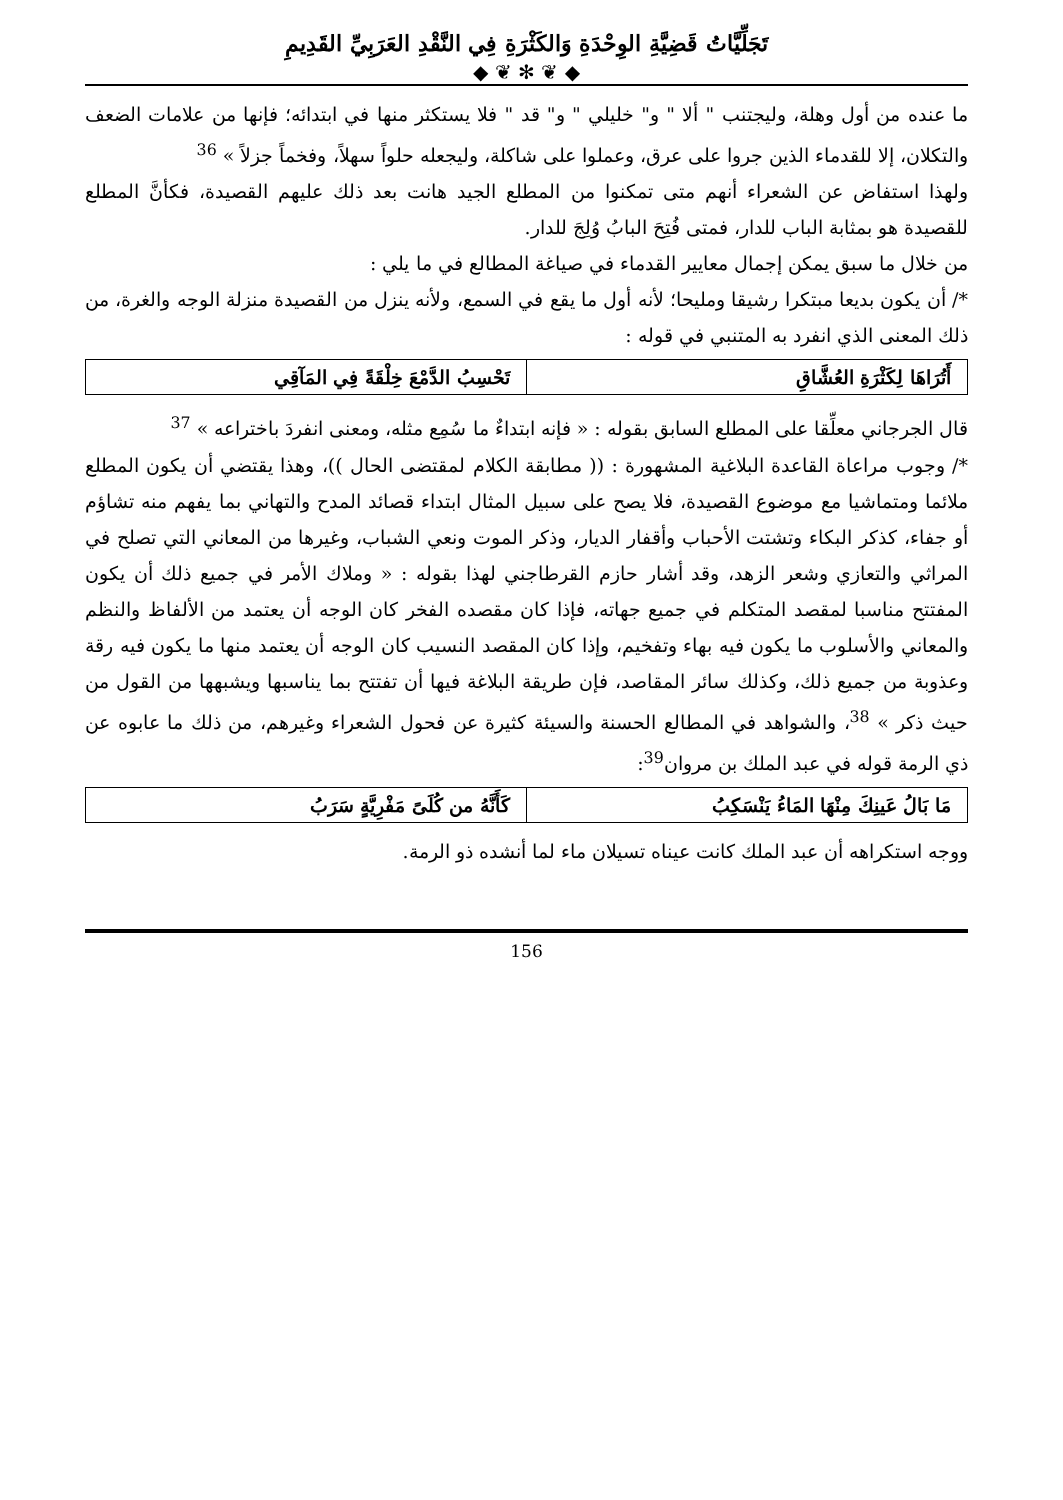تَجَلِّيَّاتُ قَضِيَّةِ الوِحْدَةِ وَالكَثْرَةِ فِي النَّقْدِ العَرَبِيِّ القَدِيمِ
◆ ❦ ✻ ❦ ◆
ما عنده من أول وهلة، وليجتنب " ألا " و" خليلي " و" قد " فلا يستكثر منها في ابتدائه؛ فإنها من علامات الضعف والتكلان، إلا للقدماء الذين جروا على عرق، وعملوا على شاكلة، وليجعله حلواً سهلاً، وفخماً جزلاً » <sup>36</sup>
ولهذا استفاض عن الشعراء أنهم متى تمكنوا من المطلع الجيد هانت بعد ذلك عليهم القصيدة، فكأنَّ المطلع للقصيدة هو بمثابة الباب للدار، فمتى فُتِحَ البابُ وُلِجَ للدار.
من خلال ما سبق يمكن إجمال معايير القدماء في صياغة المطالع في ما يلي :
*/ أن يكون بديعا مبتكرا رشيقا ومليحا؛ لأنه أول ما يقع في السمع، ولأنه ينزل من القصيدة منزلة الوجه والغرة، من ذلك المعنى الذي انفرد به المتنبي في قوله :
| أَتُرَاهَا لِكَثْرَةِ العُشَّاقِ | تَحْسِبُ الدَّمْعَ خِلْقَةً فِي المَآقِي |
قال الجرجاني معلِّقا على المطلع السابق بقوله : « فإنه ابتداءٌ ما سُمِع مثله، ومعنى انفردَ باختراعه » <sup>37</sup>
*/ وجوب مراعاة القاعدة البلاغية المشهورة : (( مطابقة الكلام لمقتضى الحال ))، وهذا يقتضي أن يكون المطلع ملائما ومتماشيا مع موضوع القصيدة، فلا يصح على سبيل المثال ابتداء قصائد المدح والتهاني بما يفهم منه تشاؤم أو جفاء، كذكر البكاء وتشتت الأحباب وأقفار الديار، وذكر الموت ونعي الشباب، وغيرها من المعاني التي تصلح في المراثي والتعازي وشعر الزهد، وقد أشار حازم القرطاجني لهذا بقوله : « وملاك الأمر في جميع ذلك أن يكون المفتتح مناسبا لمقصد المتكلم في جميع جهاته، فإذا كان مقصده الفخر كان الوجه أن يعتمد من الألفاظ والنظم والمعاني والأسلوب ما يكون فيه بهاء وتفخيم، وإذا كان المقصد النسيب كان الوجه أن يعتمد منها ما يكون فيه رقة وعذوبة من جميع ذلك، وكذلك سائر المقاصد، فإن طريقة البلاغة فيها أن تفتتح بما يناسبها ويشبهها من القول من حيث ذكر » <sup>38</sup>، والشواهد في المطالع الحسنة والسيئة كثيرة عن فحول الشعراء وغيرهم، من ذلك ما عابوه عن ذي الرمة قوله في عبد الملك بن مروان<sup>39</sup>:
| مَا بَالُ عَينِكَ مِنْهَا المَاءُ يَنْسَكِبُ | كَأَنَّهُ من كُلَىً مَفْرِيَّةٍ سَرَبُ |
ووجه استكراهه أن عبد الملك كانت عيناه تسيلان ماء لما أنشده ذو الرمة.
156